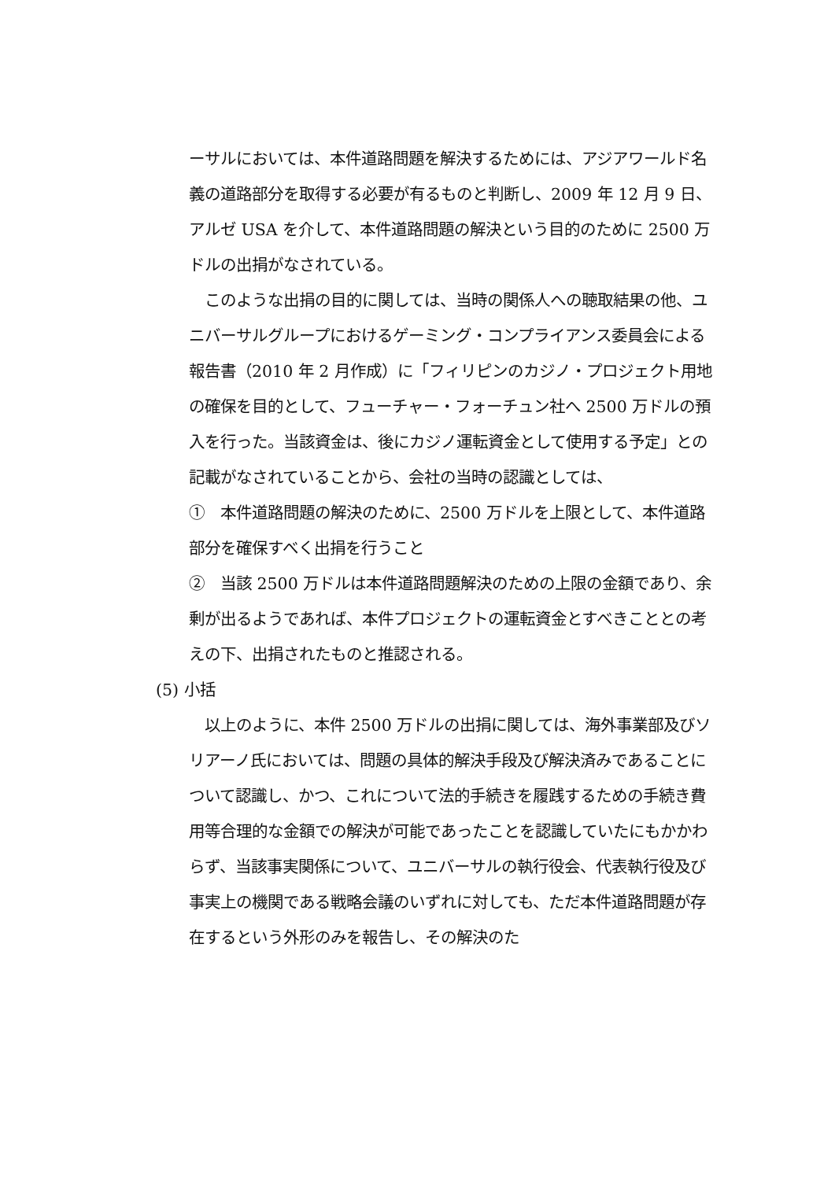ーサルにおいては、本件道路問題を解決するためには、アジアワールド名義の道路部分を取得する必要が有るものと判断し、2009 年 12 月 9 日、アルゼ USA を介して、本件道路問題の解決という目的のために 2500 万ドルの出捐がなされている。
　このような出捐の目的に関しては、当時の関係人への聴取結果の他、ユニバーサルグループにおけるゲーミング・コンプライアンス委員会による報告書（2010 年 2 月作成）に「フィリピンのカジノ・プロジェクト用地の確保を目的として、フューチャー・フォーチュン社へ 2500 万ドルの預入を行った。当該資金は、後にカジノ運転資金として使用する予定」との記載がなされていることから、会社の当時の認識としては、
①　本件道路問題の解決のために、2500 万ドルを上限として、本件道路部分を確保すべく出捐を行うこと
②　当該 2500 万ドルは本件道路問題解決のための上限の金額であり、余剰が出るようであれば、本件プロジェクトの運転資金とすべきこととの考えの下、出捐されたものと推認される。
(5) 小括
　以上のように、本件 2500 万ドルの出捐に関しては、海外事業部及びソリアーノ氏においては、問題の具体的解決手段及び解決済みであることについて認識し、かつ、これについて法的手続きを履践するための手続き費用等合理的な金額での解決が可能であったことを認識していたにもかかわらず、当該事実関係について、ユニバーサルの執行役会、代表執行役及び事実上の機関である戦略会議のいずれに対しても、ただ本件道路問題が存在するという外形のみを報告し、その解決のた